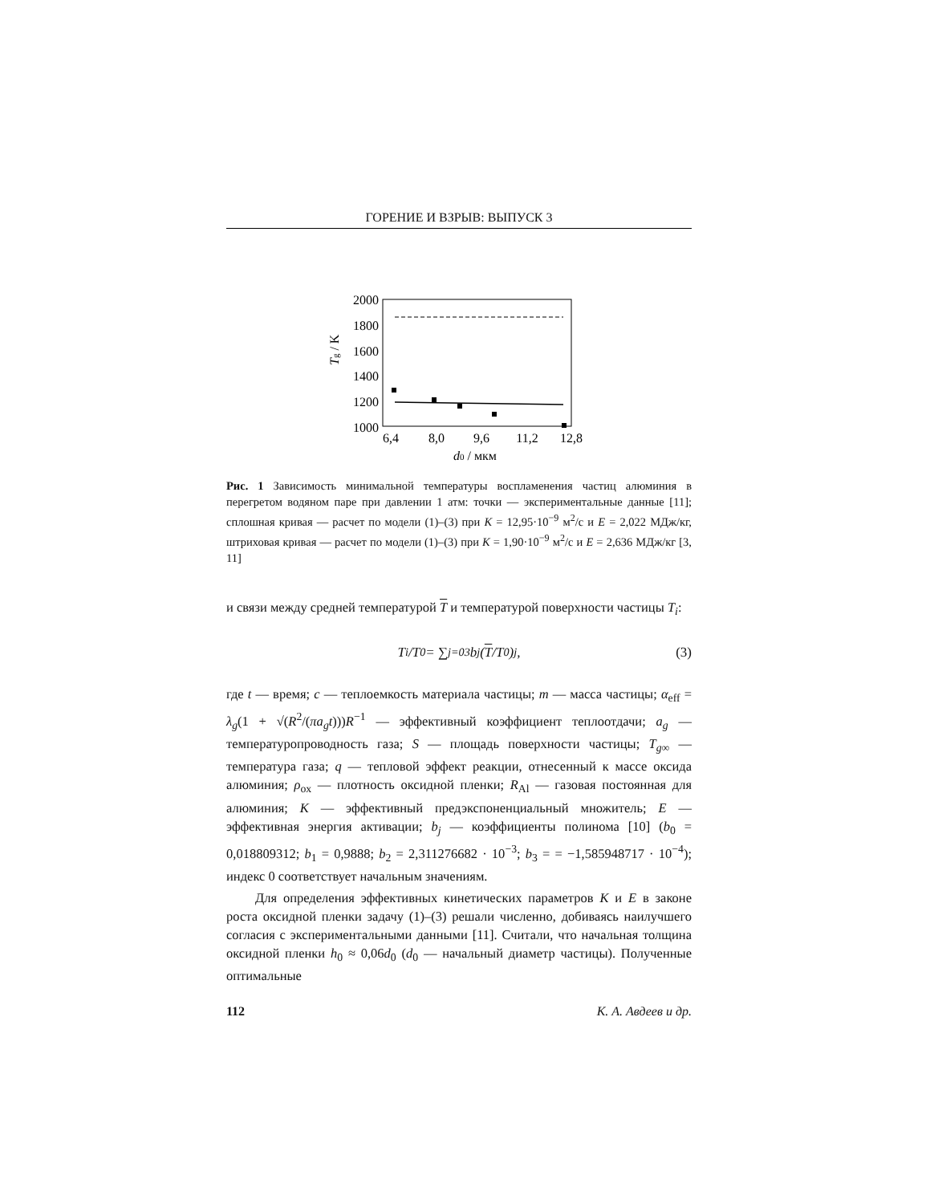ГОРЕНИЕ И ВЗРЫВ: ВЫПУСК 3
2000
1800
1600
1400
1200
1000
Tg / K
6,4
8,0
9,6
11,2
12,8
d0 / мкм
Рис. 1 Зависимость минимальной температуры воспламенения частиц алюминия в перегретом водяном паре при давлении 1 атм: точки — экспериментальные данные [11]; сплошная кривая — расчет по модели (1)–(3) при K = 12,95·10<sup>−9</sup> м<sup>2</sup>/с и E = 2,022 МДж/кг, штриховая кривая — расчет по модели (1)–(3) при K = 1,90·10<sup>−9</sup> м<sup>2</sup>/с и E = 2,636 МДж/кг [3, 11]
и связи между средней температурой T и температурой поверхности частицы T<sub>i</sub>:
T<sub>i</sub>/T<sub>0</sub> = ∑<sub>j=0</sub><sup>3</sup> b<sub>j</sub> (T /T<sub>0</sub>)<sup>j</sup> , (3)
где t — время; c — теплоемкость материала частицы; m — масса частицы; α<sub>eff</sub> = λ<sub>g</sub>(1 + √(R<sup>2</sup>/(πa<sub>g</sub>t)))R<sup>−1</sup> — эффективный коэффициент теплоотдачи; a<sub>g</sub> — температуропроводность газа; S — площадь поверхности частицы; T<sub>g∞</sub> — температура газа; q — тепловой эффект реакции, отнесенный к массе оксида алюминия; ρ<sub>ox</sub> — плотность оксидной пленки; R<sub>Al</sub> — газовая постоянная для алюминия; K — эффективный предэкспоненциальный множитель; E — эффективная энергия активации; b<sub>j</sub> — коэффициенты полинома [10] (b<sub>0</sub> = 0,018809312; b<sub>1</sub> = 0,9888; b<sub>2</sub> = 2,311276682 · 10<sup>−3</sup>; b<sub>3</sub> = = −1,585948717 · 10<sup>−4</sup>); индекс 0 соответствует начальным значениям.
Для определения эффективных кинетических параметров K и E в законе роста оксидной пленки задачу (1)–(3) решали численно, добиваясь наилучшего согласия с экспериментальными данными [11]. Считали, что начальная толщина оксидной пленки h<sub>0</sub> ≈ 0,06d<sub>0</sub> (d<sub>0</sub> — начальный диаметр частицы). Полученные оптимальные
112 К. А. Авдеев и др.